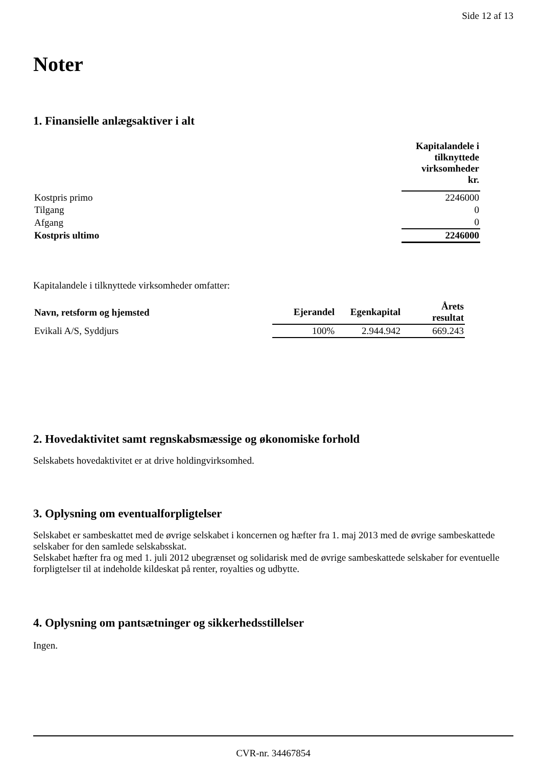Side 12 af 13
Noter
1. Finansielle anlægsaktiver i alt
| | Kapitalandele i tilknyttede virksomheder kr. |
| Kostpris primo | 2246000 |
| Tilgang | 0 |
| Afgang | 0 |
| Kostpris ultimo | 2246000 |
Kapitalandele i tilknyttede virksomheder omfatter:
| Navn, retsform og hjemsted | Ejerandel | Egenkapital | Årets resultat |
| --- | --- | --- | --- |
| Evikali A/S, Syddjurs | 100% | 2.944.942 | 669.243 |
2. Hovedaktivitet samt regnskabsmæssige og økonomiske forhold
Selskabets hovedaktivitet er at drive holdingvirksomhed.
3. Oplysning om eventualforpligtelser
Selskabet er sambeskattet med de øvrige selskabet i koncernen og hæfter fra 1. maj 2013 med de øvrige sambeskattede selskaber for den samlede selskabsskat.
Selskabet hæfter fra og med 1. juli 2012 ubegrænset og solidarisk med de øvrige sambeskattede selskaber for eventuelle forpligtelser til at indeholde kildeskat på renter, royalties og udbytte.
4. Oplysning om pantsætninger og sikkerhedsstillelser
Ingen.
CVR-nr. 34467854